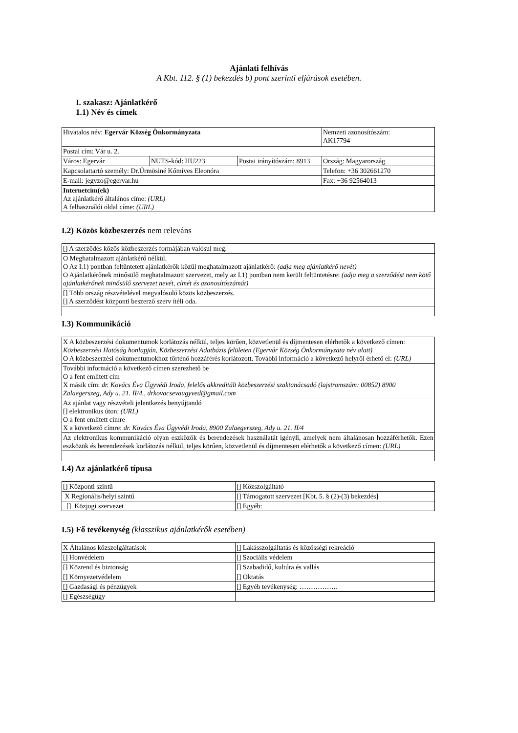Ajánlati felhívás
A Kbt. 112. § (1) bekezdés b) pont szerinti eljárások esetében.
I. szakasz: Ajánlatkérő
1.1) Név és címek
| Hivatalos név: Egervár Község Önkormányzata | | | Nemzeti azonosítószám: AK17794 |
| Postai cím: Vár u. 2. | | | |
| Város: Egervár | NUTS-kód: HU223 | Postai irányítószám: 8913 | Ország: Magyarország |
| Kapcsolattartó személy: Dr.Ürmösiné Kőmíves Eleonóra | | | Telefon: +36 302661270 |
| E-mail: jegyzo@egervar.hu | | | Fax: +36 92564013 |
| Internetcím(ek) Az ajánlatkérő általános címe: (URL) A felhasználói oldal címe: (URL) | | | |
I.2) Közös közbeszerzés nem releváns
| [] A szerződés közös közbeszerzés formájában valósul meg. |
| O Meghatalmazott ajánlatkérő nélkül. O Az I.1) pontban feltüntetett ajánlatkérők közül meghatalmazott ajánlatkérő: (adja meg ajánlatkérő nevét) O Ajánlatkérőnek minősülő meghatalmazott szervezet, mely az I.1) pontban nem került feltüntetésre: (adja meg a szerződést nem kötő ajánlatkérőnek minősülő szervezet nevét, címét és azonosítószámát) |
| [] Több ország részvételével megvalósuló közös közbeszerzés. [] A szerződést központi beszerző szerv ítéli oda. |
I.3) Kommunikáció
| X A közbeszerzési dokumentumok korlátozás nélkül, teljes körűen, közvetlenül és díjmentesen elérhetők a következő címen: Közbeszerzési Hatóság honlapján, Közbeszerzési Adatbázis felületen (Egervár Község Önkormányzata név alatt) O A közbeszerzési dokumentumokhoz történő hozzáférés korlátozott. További információ a következő helyről érhető el: (URL) |
| További információ a következő címen szerezhető be O a fent említett cím X másik cím: dr. Kovács Éva Ügyvédi Iroda, felelős akkreditált közbeszerzési szaktanácsadó (lajstromszám: 00852) 8900 Zalaegerszeg, Ady u. 21. II/4., drkovacsevaugyved@gmail.com |
| Az ajánlat vagy részvételi jelentkezés benyújtandó [] elektronikus úton: (URL) O a fent említett címre X a következő címre: dr. Kovács Éva Ügyvédi Iroda, 8900 Zalaegerszeg, Ady u. 21. II/4 |
| Az elektronikus kommunikáció olyan eszközök és berendezések használatát igényli, amelyek nem általánosan hozzáférhetők. Ezen eszközök és berendezések korlátozás nélkül, teljes körűen, közvetlenül és díjmentesen elérhetők a következő címen: (URL) |
I.4) Az ajánlatkérő típusa
| [] Központi szintű | [] Közszolgáltató |
| X Regionális/helyi szintű | [] Támogatott szervezet [Kbt. 5. § (2)-(3) bekezdés] |
| [] Közjogi szervezet | [] Egyéb: |
I.5) Fő tevékenység (klasszikus ajánlatkérők esetében)
| X Általános közszolgáltatások | [] Lakásszolgáltatás és közösségi rekreáció |
| [] Honvédelem | [] Szociális védelem |
| [] Közrend és biztonság | [] Szabadidő, kultúra és vallás |
| [] Környezetvédelem | [] Oktatás |
| [] Gazdasági és pénzügyek | [] Egyéb tevékenység: …………….. |
| [] Egészségügy | |